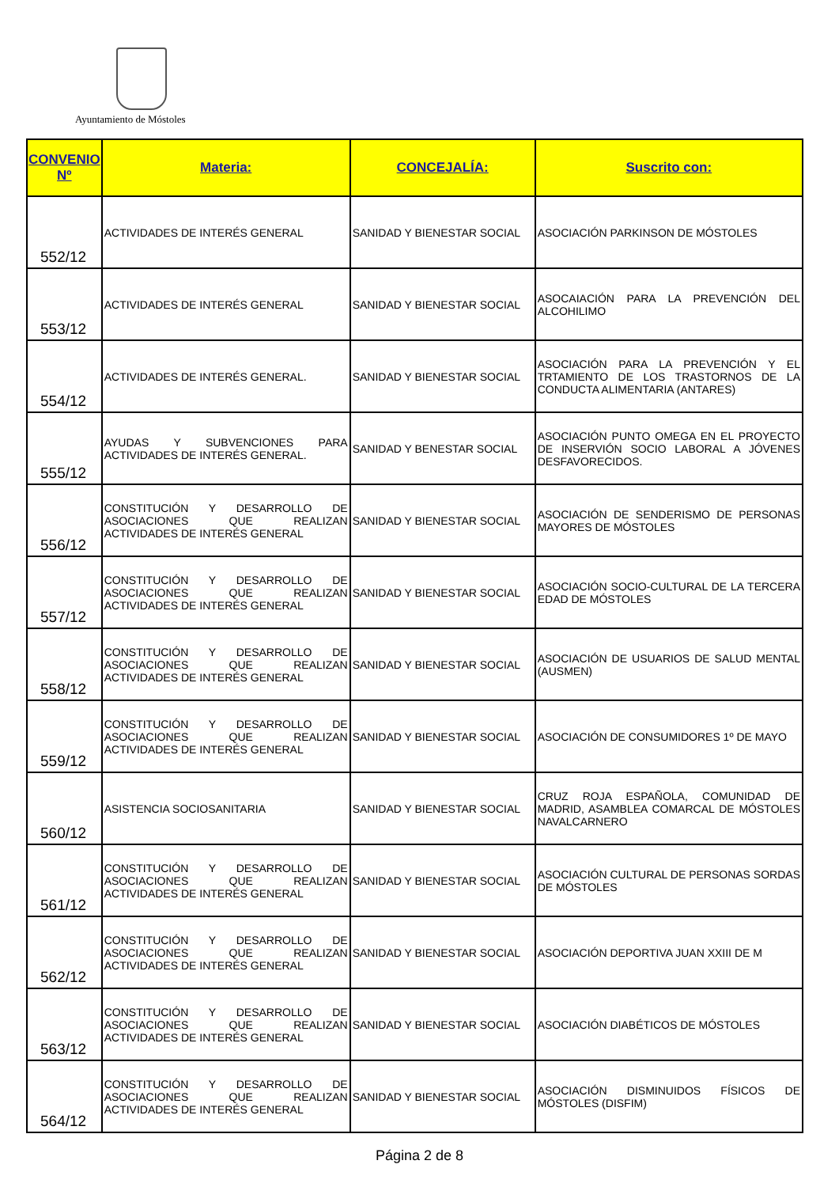Ayuntamiento de Móstoles
| CONVENIO Nº | Materia: | CONCEJALÍA: | Suscrito con: |
| --- | --- | --- | --- |
| 552/12 | ACTIVIDADES DE INTERÉS GENERAL | SANIDAD Y BIENESTAR SOCIAL | ASOCIACIÓN PARKINSON DE MÓSTOLES |
| 553/12 | ACTIVIDADES DE INTERÉS GENERAL | SANIDAD Y BIENESTAR SOCIAL | ASOCAIACIÓN PARA LA PREVENCIÓN DEL ALCOHILIMO |
| 554/12 | ACTIVIDADES DE INTERÉS GENERAL. | SANIDAD Y BIENESTAR SOCIAL | ASOCIACIÓN PARA LA PREVENCIÓN Y EL TRTAMIENTO DE LOS TRASTORNOS DE LA CONDUCTA ALIMENTARIA (ANTARES) |
| 555/12 | AYUDAS Y SUBVENCIONES PARA ACTIVIDADES DE INTERÉS GENERAL. | SANIDAD Y BENESTAR SOCIAL | ASOCIACIÓN PUNTO OMEGA EN EL PROYECTO DE INSERVIÓN SOCIO LABORAL A JÓVENES DESFAVORECIDOS. |
| 556/12 | CONSTITUCIÓN Y DESARROLLO DE ASOCIACIONES QUE REALIZAN ACTIVIDADES DE INTERÉS GENERAL | SANIDAD Y BIENESTAR SOCIAL | ASOCIACIÓN DE SENDERISMO DE PERSONAS MAYORES DE MÓSTOLES |
| 557/12 | CONSTITUCIÓN Y DESARROLLO DE ASOCIACIONES QUE REALIZAN ACTIVIDADES DE INTERÉS GENERAL | SANIDAD Y BIENESTAR SOCIAL | ASOCIACIÓN SOCIO-CULTURAL DE LA TERCERA EDAD DE MÓSTOLES |
| 558/12 | CONSTITUCIÓN Y DESARROLLO DE ASOCIACIONES QUE REALIZAN ACTIVIDADES DE INTERÉS GENERAL | SANIDAD Y BIENESTAR SOCIAL | ASOCIACIÓN DE USUARIOS DE SALUD MENTAL (AUSMEN) |
| 559/12 | CONSTITUCIÓN Y DESARROLLO DE ASOCIACIONES QUE REALIZAN ACTIVIDADES DE INTERÉS GENERAL | SANIDAD Y BIENESTAR SOCIAL | ASOCIACIÓN DE CONSUMIDORES 1º DE MAYO |
| 560/12 | ASISTENCIA SOCIOSANITARIA | SANIDAD Y BIENESTAR SOCIAL | CRUZ ROJA ESPAÑOLA, COMUNIDAD DE MADRID, ASAMBLEA COMARCAL DE MÓSTOLES NAVALCARNERO |
| 561/12 | CONSTITUCIÓN Y DESARROLLO DE ASOCIACIONES QUE REALIZAN ACTIVIDADES DE INTERÉS GENERAL | SANIDAD Y BIENESTAR SOCIAL | ASOCIACIÓN CULTURAL DE PERSONAS SORDAS DE MÓSTOLES |
| 562/12 | CONSTITUCIÓN Y DESARROLLO DE ASOCIACIONES QUE REALIZAN ACTIVIDADES DE INTERÉS GENERAL | SANIDAD Y BIENESTAR SOCIAL | ASOCIACIÓN DEPORTIVA JUAN XXIII DE M |
| 563/12 | CONSTITUCIÓN Y DESARROLLO DE ASOCIACIONES QUE REALIZAN ACTIVIDADES DE INTERÉS GENERAL | SANIDAD Y BIENESTAR SOCIAL | ASOCIACIÓN DIABÉTICOS DE MÓSTOLES |
| 564/12 | CONSTITUCIÓN Y DESARROLLO DE ASOCIACIONES QUE REALIZAN ACTIVIDADES DE INTERÉS GENERAL | SANIDAD Y BIENESTAR SOCIAL | ASOCIACIÓN DISMINUIDOS FÍSICOS DE MÓSTOLES (DISFIM) |
Página 2 de 8